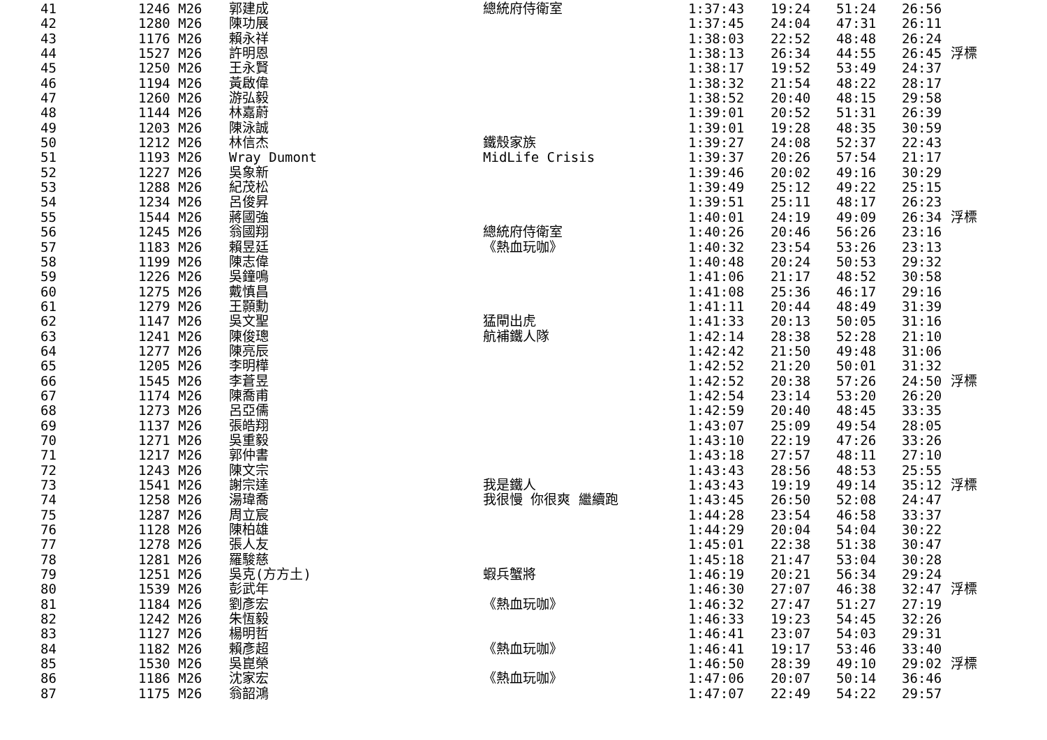| 41 | 1246 M26 | 郭建成 | 總統府侍衛室 | 1:37:43 | 19:24 | 51:24 | 26:56 | |
| 42 | 1280 M26 | 陳功展 | | 1:37:45 | 24:04 | 47:31 | 26:11 | |
| 43 | 1176 M26 | 賴永祥 | | 1:38:03 | 22:52 | 48:48 | 26:24 | |
| 44 | 1527 M26 | 許明恩 | | 1:38:13 | 26:34 | 44:55 | 26:45 | 浮標 |
| 45 | 1250 M26 | 王永賢 | | 1:38:17 | 19:52 | 53:49 | 24:37 | |
| 46 | 1194 M26 | 黃啟偉 | | 1:38:32 | 21:54 | 48:22 | 28:17 | |
| 47 | 1260 M26 | 游弘毅 | | 1:38:52 | 20:40 | 48:15 | 29:58 | |
| 48 | 1144 M26 | 林嘉蔚 | | 1:39:01 | 20:52 | 51:31 | 26:39 | |
| 49 | 1203 M26 | 陳泳誠 | | 1:39:01 | 19:28 | 48:35 | 30:59 | |
| 50 | 1212 M26 | 林信杰 | 鐵殼家族 | 1:39:27 | 24:08 | 52:37 | 22:43 | |
| 51 | 1193 M26 | Wray Dumont | MidLife Crisis | 1:39:37 | 20:26 | 57:54 | 21:17 | |
| 52 | 1227 M26 | 吳象新 | | 1:39:46 | 20:02 | 49:16 | 30:29 | |
| 53 | 1288 M26 | 紀茂松 | | 1:39:49 | 25:12 | 49:22 | 25:15 | |
| 54 | 1234 M26 | 呂俊昇 | | 1:39:51 | 25:11 | 48:17 | 26:23 | |
| 55 | 1544 M26 | 蔣國強 | | 1:40:01 | 24:19 | 49:09 | 26:34 | 浮標 |
| 56 | 1245 M26 | 翁國翔 | 總統府侍衛室 | 1:40:26 | 20:46 | 56:26 | 23:16 | |
| 57 | 1183 M26 | 賴昱廷 | 《熱血玩咖》 | 1:40:32 | 23:54 | 53:26 | 23:13 | |
| 58 | 1199 M26 | 陳志偉 | | 1:40:48 | 20:24 | 50:53 | 29:32 | |
| 59 | 1226 M26 | 吳鐘鳴 | | 1:41:06 | 21:17 | 48:52 | 30:58 | |
| 60 | 1275 M26 | 戴慎昌 | | 1:41:08 | 25:36 | 46:17 | 29:16 | |
| 61 | 1279 M26 | 王顥勳 | | 1:41:11 | 20:44 | 48:49 | 31:39 | |
| 62 | 1147 M26 | 吳文聖 | 猛閘出虎 | 1:41:33 | 20:13 | 50:05 | 31:16 | |
| 63 | 1241 M26 | 陳俊璁 | 航補鐵人隊 | 1:42:14 | 28:38 | 52:28 | 21:10 | |
| 64 | 1277 M26 | 陳亮辰 | | 1:42:42 | 21:50 | 49:48 | 31:06 | |
| 65 | 1205 M26 | 李明樺 | | 1:42:52 | 21:20 | 50:01 | 31:32 | |
| 66 | 1545 M26 | 李蒼昱 | | 1:42:52 | 20:38 | 57:26 | 24:50 | 浮標 |
| 67 | 1174 M26 | 陳喬甫 | | 1:42:54 | 23:14 | 53:20 | 26:20 | |
| 68 | 1273 M26 | 呂亞儒 | | 1:42:59 | 20:40 | 48:45 | 33:35 | |
| 69 | 1137 M26 | 張皓翔 | | 1:43:07 | 25:09 | 49:54 | 28:05 | |
| 70 | 1271 M26 | 吳重毅 | | 1:43:10 | 22:19 | 47:26 | 33:26 | |
| 71 | 1217 M26 | 郭仲書 | | 1:43:18 | 27:57 | 48:11 | 27:10 | |
| 72 | 1243 M26 | 陳文宗 | | 1:43:43 | 28:56 | 48:53 | 25:55 | |
| 73 | 1541 M26 | 謝宗達 | 我是鐵人 | 1:43:43 | 19:19 | 49:14 | 35:12 | 浮標 |
| 74 | 1258 M26 | 湯瑋喬 | 我很慢 你很爽 繼續跑 | 1:43:45 | 26:50 | 52:08 | 24:47 | |
| 75 | 1287 M26 | 周立宸 | | 1:44:28 | 23:54 | 46:58 | 33:37 | |
| 76 | 1128 M26 | 陳柏雄 | | 1:44:29 | 20:04 | 54:04 | 30:22 | |
| 77 | 1278 M26 | 張人友 | | 1:45:01 | 22:38 | 51:38 | 30:47 | |
| 78 | 1281 M26 | 羅駿慈 | | 1:45:18 | 21:47 | 53:04 | 30:28 | |
| 79 | 1251 M26 | 吳克(方方土) | 蝦兵蟹將 | 1:46:19 | 20:21 | 56:34 | 29:24 | |
| 80 | 1539 M26 | 彭武年 | | 1:46:30 | 27:07 | 46:38 | 32:47 | 浮標 |
| 81 | 1184 M26 | 劉彥宏 | 《熱血玩咖》 | 1:46:32 | 27:47 | 51:27 | 27:19 | |
| 82 | 1242 M26 | 朱恆毅 | | 1:46:33 | 19:23 | 54:45 | 32:26 | |
| 83 | 1127 M26 | 楊明哲 | | 1:46:41 | 23:07 | 54:03 | 29:31 | |
| 84 | 1182 M26 | 賴彥超 | 《熱血玩咖》 | 1:46:41 | 19:17 | 53:46 | 33:40 | |
| 85 | 1530 M26 | 吳崑榮 | | 1:46:50 | 28:39 | 49:10 | 29:02 | 浮標 |
| 86 | 1186 M26 | 沈家宏 | 《熱血玩咖》 | 1:47:06 | 20:07 | 50:14 | 36:46 | |
| 87 | 1175 M26 | 翁韶鴻 | | 1:47:07 | 22:49 | 54:22 | 29:57 | |